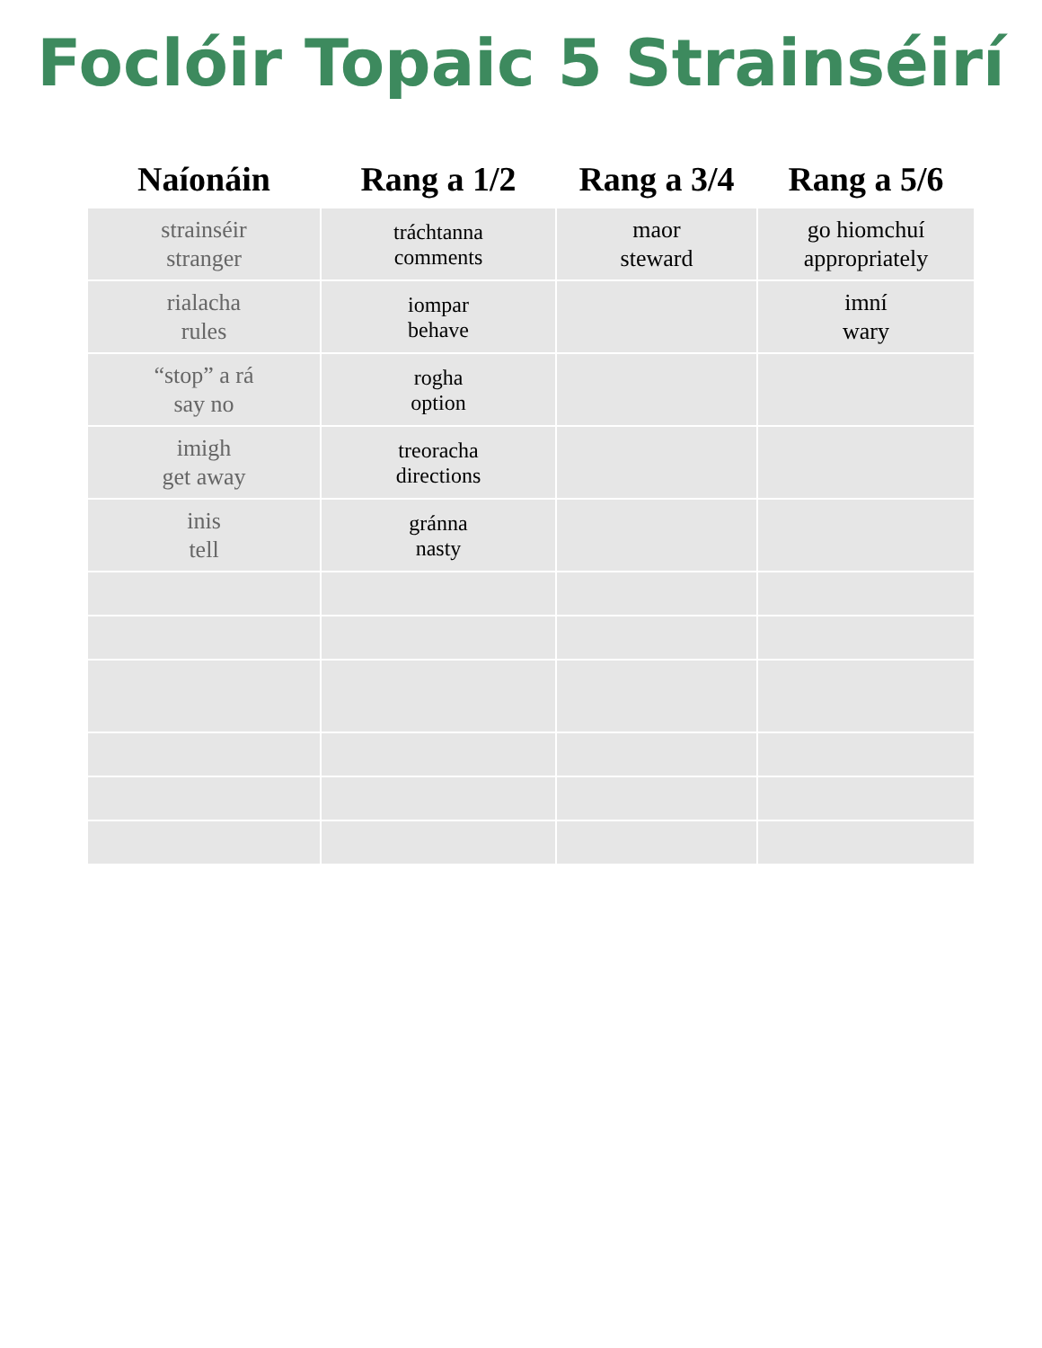Foclóir Topaic 5 Strainséirí
| Naíonáin | Rang a 1/2 | Rang a 3/4 | Rang a 5/6 |
| --- | --- | --- | --- |
| strainséir stranger | tráchtanna comments | maor steward | go hiomchuí appropriately |
| rialacha rules | iompar behave | | imní wary |
| “stop” a rá say no | rogha option | | |
| imigh get away | treoracha directions | | |
| inis tell | gránna nasty | | |